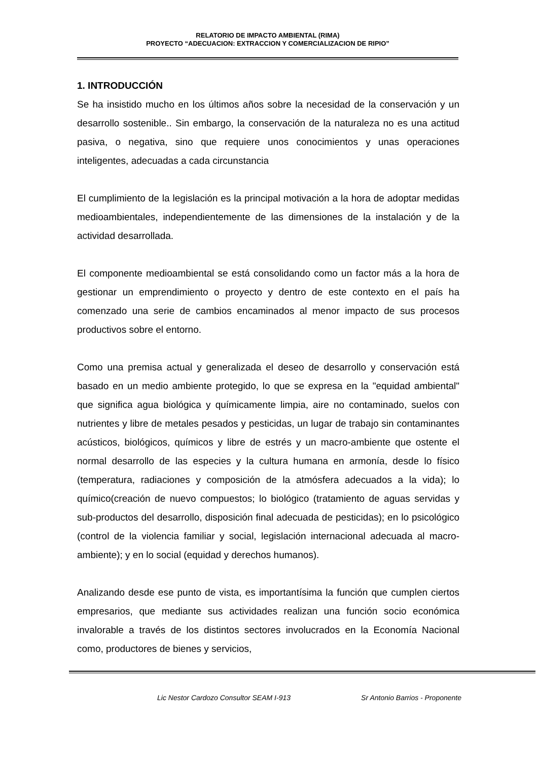RELATORIO DE IMPACTO AMBIENTAL (RIMA)
PROYECTO “ADECUACION: EXTRACCION Y COMERCIALIZACION DE RIPIO”
1. INTRODUCCIÓN
Se ha insistido mucho en los últimos años sobre la necesidad de la conservación y un desarrollo sostenible.. Sin embargo, la conservación de la naturaleza no es una actitud pasiva, o negativa, sino que requiere unos conocimientos y unas operaciones inteligentes, adecuadas a cada circunstancia
El cumplimiento de la legislación es la principal motivación a la hora de adoptar medidas medioambientales, independientemente de las dimensiones de la instalación y de la actividad desarrollada.
El componente medioambiental se está consolidando como un factor más a la hora de gestionar un emprendimiento o proyecto y dentro de este contexto en el país ha comenzado una serie de cambios encaminados al menor impacto de sus procesos productivos sobre el entorno.
Como una premisa actual y generalizada el deseo de desarrollo y conservación está basado en un medio ambiente protegido, lo que se expresa en la "equidad ambiental" que significa agua biológica y químicamente limpia, aire no contaminado, suelos con nutrientes y libre de metales pesados y pesticidas, un lugar de trabajo sin contaminantes acústicos, biológicos, químicos y libre de estrés y un macro-ambiente que ostente el normal desarrollo de las especies y la cultura humana en armonía, desde lo físico (temperatura, radiaciones y composición de la atmósfera adecuados a la vida); lo químico(creación de nuevo compuestos; lo biológico (tratamiento de aguas servidas y sub-productos del desarrollo, disposición final adecuada de pesticidas); en lo psicológico (control de la violencia familiar y social, legislación internacional adecuada al macro-ambiente); y en lo social (equidad y derechos humanos).
Analizando desde ese punto de vista, es importantísima la función que cumplen ciertos empresarios, que mediante sus actividades realizan una función socio económica invalorable a través de los distintos sectores involucrados en la Economía Nacional como, productores de bienes y servicios,
Lic Nestor Cardozo Consultor SEAM I-913 Sr Antonio Barrios - Proponente